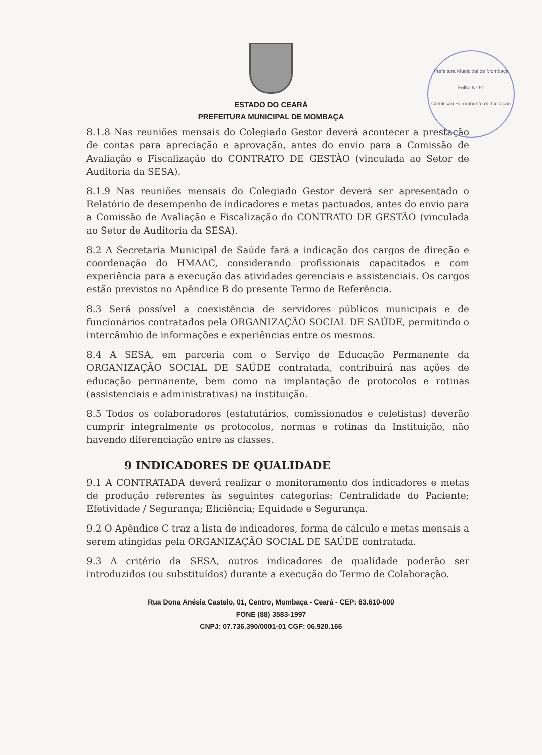Prefeitura Municipal de Mombaça
Folha Nº 51
Comissão Permanente de Licitação
ESTADO DO CEARÁ
PREFEITURA MUNICIPAL DE MOMBAÇA
8.1.8 Nas reuniões mensais do Colegiado Gestor deverá acontecer a prestação de contas para apreciação e aprovação, antes do envio para a Comissão de Avaliação e Fiscalização do CONTRATO DE GESTÃO (vinculada ao Setor de Auditoria da SESA).
8.1.9 Nas reuniões mensais do Colegiado Gestor deverá ser apresentado o Relatório de desempenho de indicadores e metas pactuados, antes do envio para a Comissão de Avaliação e Fiscalização do CONTRATO DE GESTÃO (vinculada ao Setor de Auditoria da SESA).
8.2 A Secretaria Municipal de Saúde fará a indicação dos cargos de direção e coordenação do HMAAC, considerando profissionais capacitados e com experiência para a execução das atividades gerenciais e assistenciais. Os cargos estão previstos no Apêndice B do presente Termo de Referência.
8.3 Será possível a coexistência de servidores públicos municipais e de funcionários contratados pela ORGANIZAÇÃO SOCIAL DE SAÚDE, permitindo o intercâmbio de informações e experiências entre os mesmos.
8.4 A SESA, em parceria com o Serviço de Educação Permanente da ORGANIZAÇÃO SOCIAL DE SAÚDE contratada, contribuirá nas ações de educação permanente, bem como na implantação de protocolos e rotinas (assistenciais e administrativas) na instituição.
8.5 Todos os colaboradores (estatutários, comissionados e celetistas) deverão cumprir integralmente os protocolos, normas e rotinas da Instituição, não havendo diferenciação entre as classes.
9 INDICADORES DE QUALIDADE
9.1 A CONTRATADA deverá realizar o monitoramento dos indicadores e metas de produção referentes às seguintes categorias: Centralidade do Paciente; Efetividade / Segurança; Eficiência; Equidade e Segurança.
9.2 O Apêndice C traz a lista de indicadores, forma de cálculo e metas mensais a serem atingidas pela ORGANIZAÇÃO SOCIAL DE SAÚDE contratada.
9.3 A critério da SESA, outros indicadores de qualidade poderão ser introduzidos (ou substituídos) durante a execução do Termo de Colaboração.
Rua Dona Anésia Castelo, 01, Centro, Mombaça - Ceará - CEP: 63.610-000
FONE (88) 3583-1997
CNPJ: 07.736.390/0001-01 CGF: 06.920.166